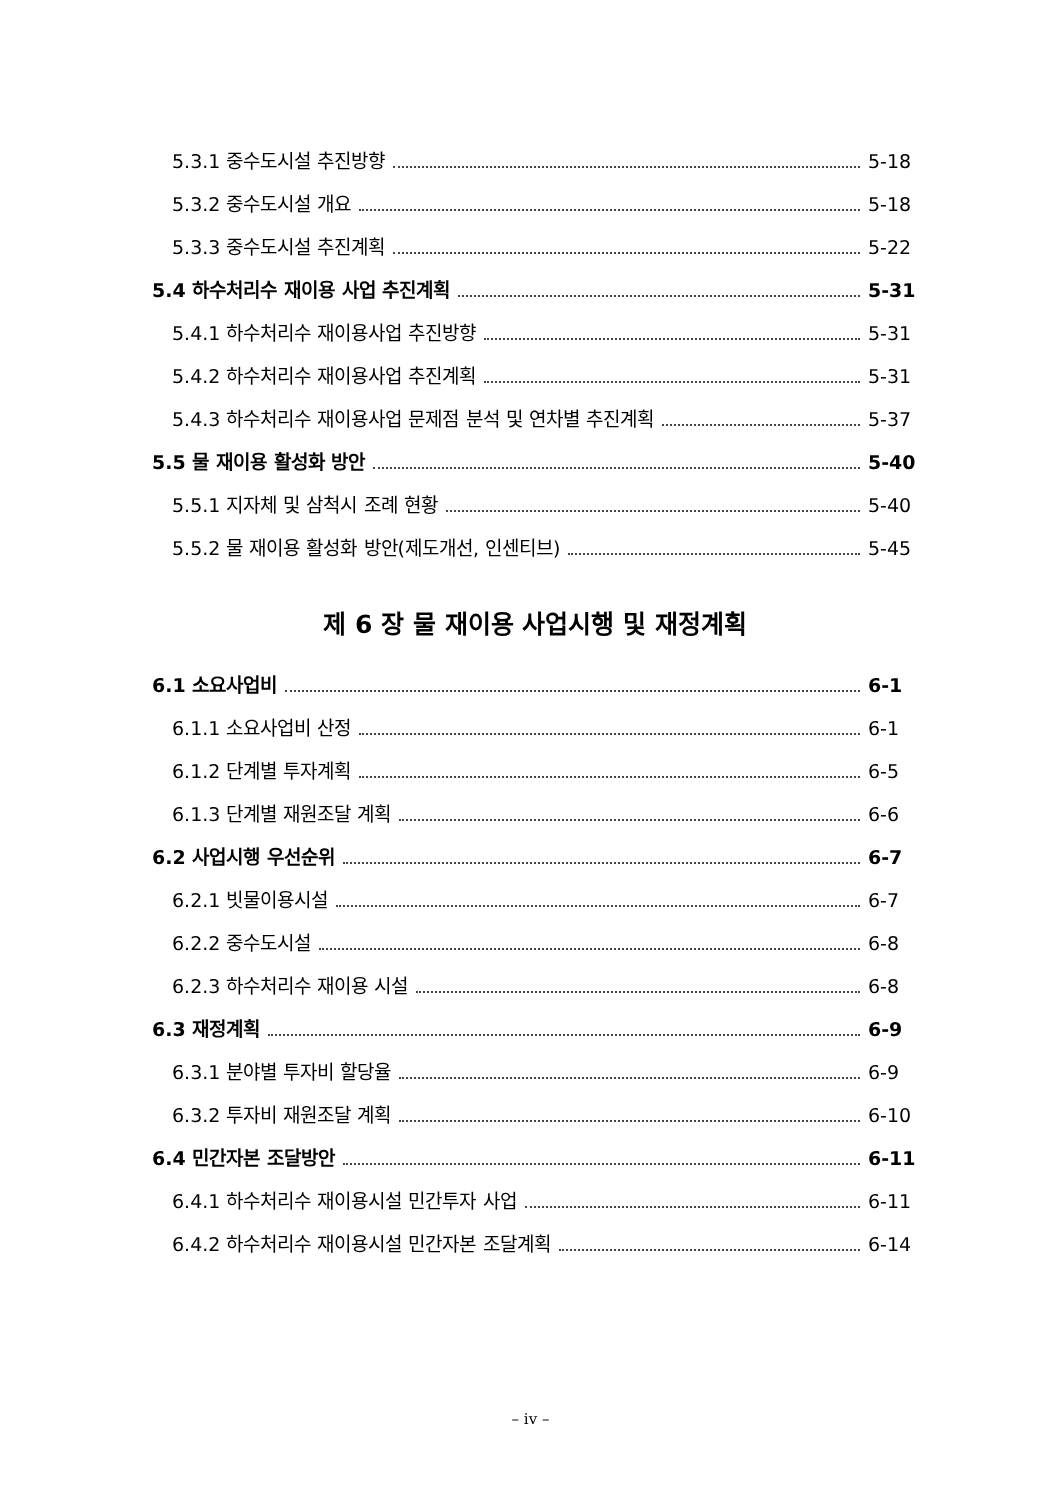5.3.1 중수도시설 추진방향 5-18
5.3.2 중수도시설 개요 5-18
5.3.3 중수도시설 추진계획 5-22
5.4 하수처리수 재이용 사업 추진계획 5-31
5.4.1 하수처리수 재이용사업 추진방향 5-31
5.4.2 하수처리수 재이용사업 추진계획 5-31
5.4.3 하수처리수 재이용사업 문제점 분석 및 연차별 추진계획 5-37
5.5 물 재이용 활성화 방안 5-40
5.5.1 지자체 및 삼척시 조례 현황 5-40
5.5.2 물 재이용 활성화 방안(제도개선, 인센티브) 5-45
제 6 장 물 재이용 사업시행 및 재정계획
6.1 소요사업비 6-1
6.1.1 소요사업비 산정 6-1
6.1.2 단계별 투자계획 6-5
6.1.3 단계별 재원조달 계획 6-6
6.2 사업시행 우선순위 6-7
6.2.1 빗물이용시설 6-7
6.2.2 중수도시설 6-8
6.2.3 하수처리수 재이용 시설 6-8
6.3 재정계획 6-9
6.3.1 분야별 투자비 할당율 6-9
6.3.2 투자비 재원조달 계획 6-10
6.4 민간자본 조달방안 6-11
6.4.1 하수처리수 재이용시설 민간투자 사업 6-11
6.4.2 하수처리수 재이용시설 민간자본 조달계획 6-14
– iv –